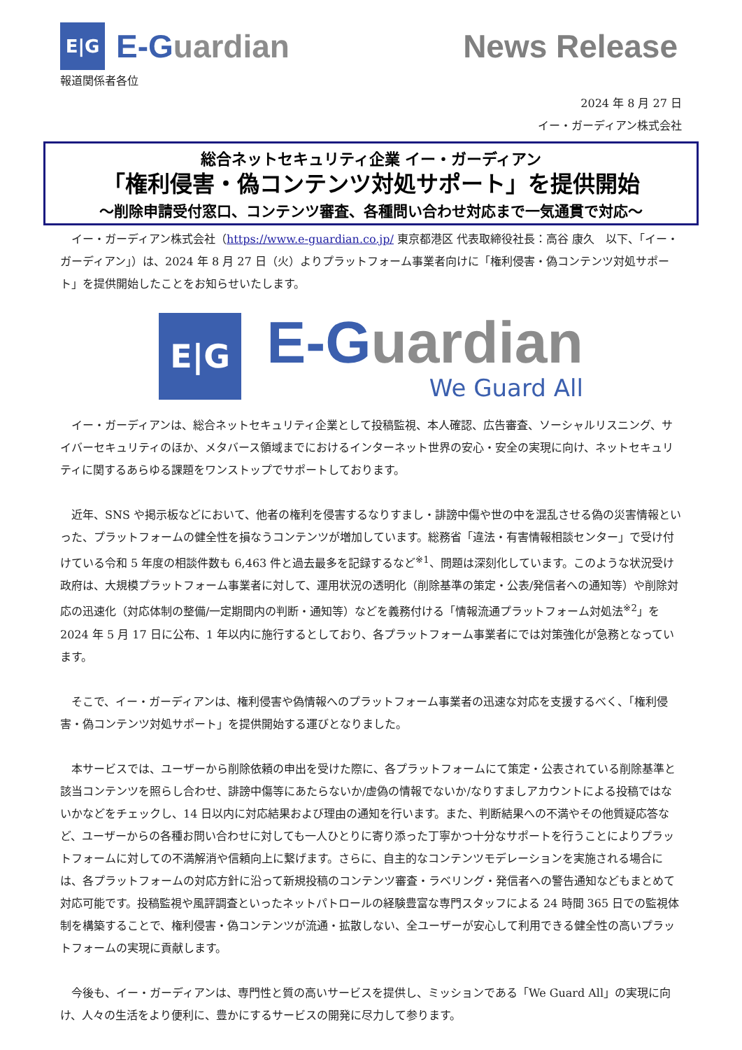E|G
E-G uardian
News Release
報道関係者各位
2024 年 8 月 27 日
イー・ガーディアン株式会社
総合ネットセキュリティ企業 イー・ガーディアン
「権利侵害・偽コンテンツ対処サポート」を提供開始
～削除申請受付窓口、コンテンツ審査、各種問い合わせ対応まで一気通貫で対応～
　イー・ガーディアン株式会社（https://www.e-guardian.co.jp/ 東京都港区 代表取締役社長：高谷 康久　以下、「イー・ガーディアン」）は、2024 年 8 月 27 日（火）よりプラットフォーム事業者向けに「権利侵害・偽コンテンツ対処サポート」を提供開始したことをお知らせいたします。
E|G
E-G uardian
We Guard All
　イー・ガーディアンは、総合ネットセキュリティ企業として投稿監視、本人確認、広告審査、ソーシャルリスニング、サイバーセキュリティのほか、メタバース領域までにおけるインターネット世界の安心・安全の実現に向け、ネットセキュリティに関するあらゆる課題をワンストップでサポートしております。
　近年、SNS や掲示板などにおいて、他者の権利を侵害するなりすまし・誹謗中傷や世の中を混乱させる偽の災害情報といった、プラットフォームの健全性を損なうコンテンツが増加しています。総務省「違法・有害情報相談センター」で受け付けている令和 5 年度の相談件数も 6,463 件と過去最多を記録するなど<sup>※1</sup>、問題は深刻化しています。このような状況受け政府は、大規模プラットフォーム事業者に対して、運用状況の透明化（削除基準の策定・公表/発信者への通知等）や削除対応の迅速化（対応体制の整備/一定期間内の判断・通知等）などを義務付ける「情報流通プラットフォーム対処法<sup>※2</sup>」を 2024 年 5 月 17 日に公布、1 年以内に施行するとしており、各プラットフォーム事業者にでは対策強化が急務となっています。
　そこで、イー・ガーディアンは、権利侵害や偽情報へのプラットフォーム事業者の迅速な対応を支援するべく、「権利侵害・偽コンテンツ対処サポート」を提供開始する運びとなりました。
　本サービスでは、ユーザーから削除依頼の申出を受けた際に、各プラットフォームにて策定・公表されている削除基準と該当コンテンツを照らし合わせ、誹謗中傷等にあたらないか/虚偽の情報でないか/なりすましアカウントによる投稿ではないかなどをチェックし、14 日以内に対応結果および理由の通知を行います。また、判断結果への不満やその他質疑応答など、ユーザーからの各種お問い合わせに対しても一人ひとりに寄り添った丁寧かつ十分なサポートを行うことによりプラットフォームに対しての不満解消や信頼向上に繋げます。さらに、自主的なコンテンツモデレーションを実施される場合には、各プラットフォームの対応方針に沿って新規投稿のコンテンツ審査・ラベリング・発信者への警告通知などもまとめて対応可能です。投稿監視や風評調査といったネットパトロールの経験豊富な専門スタッフによる 24 時間 365 日での監視体制を構築することで、権利侵害・偽コンテンツが流通・拡散しない、全ユーザーが安心して利用できる健全性の高いプラットフォームの実現に貢献します。
　今後も、イー・ガーディアンは、専門性と質の高いサービスを提供し、ミッションである「We Guard All」の実現に向け、人々の生活をより便利に、豊かにするサービスの開発に尽力して参ります。